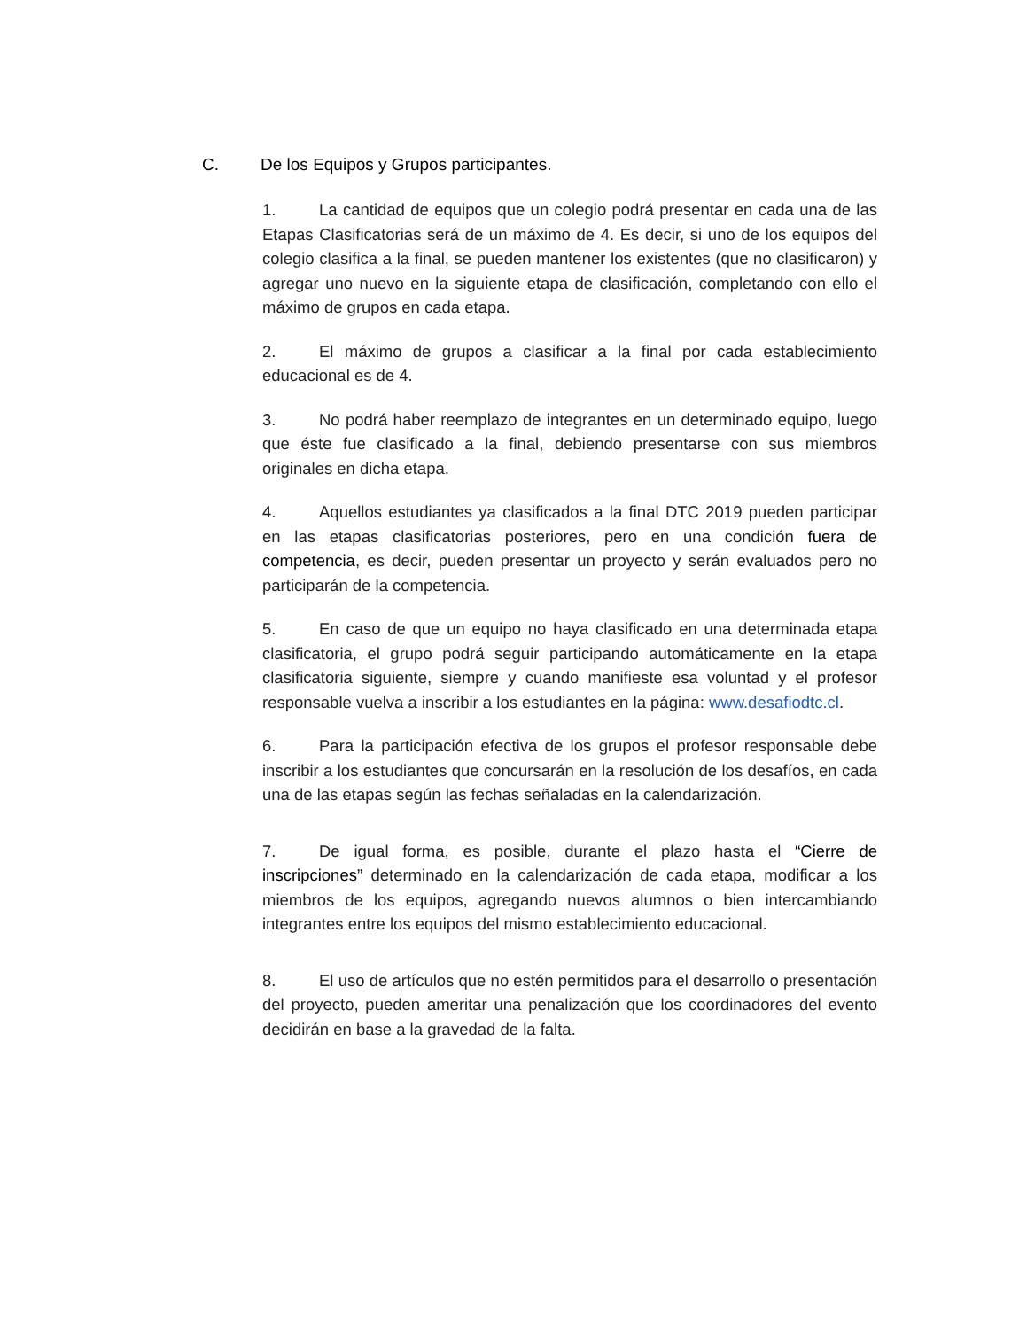C. De los Equipos y Grupos participantes.
1. La cantidad de equipos que un colegio podrá presentar en cada una de las Etapas Clasificatorias será de un máximo de 4. Es decir, si uno de los equipos del colegio clasifica a la final, se pueden mantener los existentes (que no clasificaron) y agregar uno nuevo en la siguiente etapa de clasificación, completando con ello el máximo de grupos en cada etapa.
2. El máximo de grupos a clasificar a la final por cada establecimiento educacional es de 4.
3. No podrá haber reemplazo de integrantes en un determinado equipo, luego que éste fue clasificado a la final, debiendo presentarse con sus miembros originales en dicha etapa.
4. Aquellos estudiantes ya clasificados a la final DTC 2019 pueden participar en las etapas clasificatorias posteriores, pero en una condición fuera de competencia, es decir, pueden presentar un proyecto y serán evaluados pero no participarán de la competencia.
5. En caso de que un equipo no haya clasificado en una determinada etapa clasificatoria, el grupo podrá seguir participando automáticamente en la etapa clasificatoria siguiente, siempre y cuando manifieste esa voluntad y el profesor responsable vuelva a inscribir a los estudiantes en la página: www.desafiodtc.cl.
6. Para la participación efectiva de los grupos el profesor responsable debe inscribir a los estudiantes que concursarán en la resolución de los desafíos, en cada una de las etapas según las fechas señaladas en la calendarización.
7. De igual forma, es posible, durante el plazo hasta el “Cierre de inscripciones” determinado en la calendarización de cada etapa, modificar a los miembros de los equipos, agregando nuevos alumnos o bien intercambiando integrantes entre los equipos del mismo establecimiento educacional.
8. El uso de artículos que no estén permitidos para el desarrollo o presentación del proyecto, pueden ameritar una penalización que los coordinadores del evento decidirán en base a la gravedad de la falta.